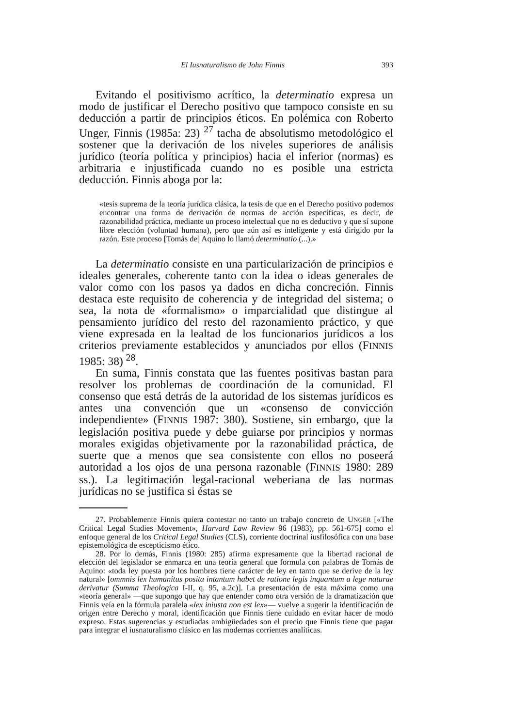El Iusnaturalismo de John Finnis 393
Evitando el positivismo acrítico, la determinatio expresa un modo de justificar el Derecho positivo que tampoco consiste en su deducción a partir de principios éticos. En polémica con Roberto Unger, Finnis (1985a: 23) <sup>27</sup> tacha de absolutismo metodológico el sostener que la derivación de los niveles superiores de análisis jurídico (teoría política y principios) hacia el inferior (normas) es arbitraria e injustificada cuando no es posible una estricta deducción. Finnis aboga por la:
«tesis suprema de la teoría jurídica clásica, la tesis de que en el Derecho positivo podemos encontrar una forma de derivación de normas de acción específicas, es decir, de razonabilidad práctica, mediante un proceso intelectual que no es deductivo y que sí supone libre elección (voluntad humana), pero que aún así es inteligente y está dirigido por la razón. Este proceso [Tomás de] Aquino lo llamó determinatio (...).»
La determinatio consiste en una particularización de principios e ideales generales, coherente tanto con la idea o ideas generales de valor como con los pasos ya dados en dicha concreción. Finnis destaca este requisito de coherencia y de integridad del sistema; o sea, la nota de «formalismo» o imparcialidad que distingue al pensamiento jurídico del resto del razonamiento práctico, y que viene expresada en la lealtad de los funcionarios jurídicos a los criterios previamente establecidos y anunciados por ellos (FINNIS 1985: 38) <sup>28</sup>.
En suma, Finnis constata que las fuentes positivas bastan para resolver los problemas de coordinación de la comunidad. El consenso que está detrás de la autoridad de los sistemas jurídicos es antes una convención que un «consenso de convicción independiente» (FINNIS 1987: 380). Sostiene, sin embargo, que la legislación positiva puede y debe guiarse por principios y normas morales exigidas objetivamente por la razonabilidad práctica, de suerte que a menos que sea consistente con ellos no poseerá autoridad a los ojos de una persona razonable (FINNIS 1980: 289 ss.). La legitimación legal-racional weberiana de las normas jurídicas no se justifica si éstas se
27. Probablemente Finnis quiera contestar no tanto un trabajo concreto de UNGER [«The Critical Legal Studies Movement», Harvard Law Review 96 (1983), pp. 561-675] como el enfoque general de los Critical Legal Studies (CLS), corriente doctrinal iusfilosófica con una base epistemológica de escepticismo ético.
28. Por lo demás, Finnis (1980: 285) afirma expresamente que la libertad racional de elección del legislador se enmarca en una teoría general que formula con palabras de Tomás de Aquino: «toda ley puesta por los hombres tiene carácter de ley en tanto que se derive de la ley natural» [ommnis lex humanitus posita intantum habet de ratione legis inquantum a lege naturae derivatur (Summa Theologica I-II, q. 95, a.2c)]. La presentación de esta máxima como una «teoría general» —que supongo que hay que entender como otra versión de la dramatización que Finnis veía en la fórmula paralela «lex iniusta non est lex»— vuelve a sugerir la identificación de origen entre Derecho y moral, identificación que Finnis tiene cuidado en evitar hacer de modo expreso. Estas sugerencias y estudiadas ambigüedades son el precio que Finnis tiene que pagar para integrar el iusnaturalismo clásico en las modernas corrientes analíticas.